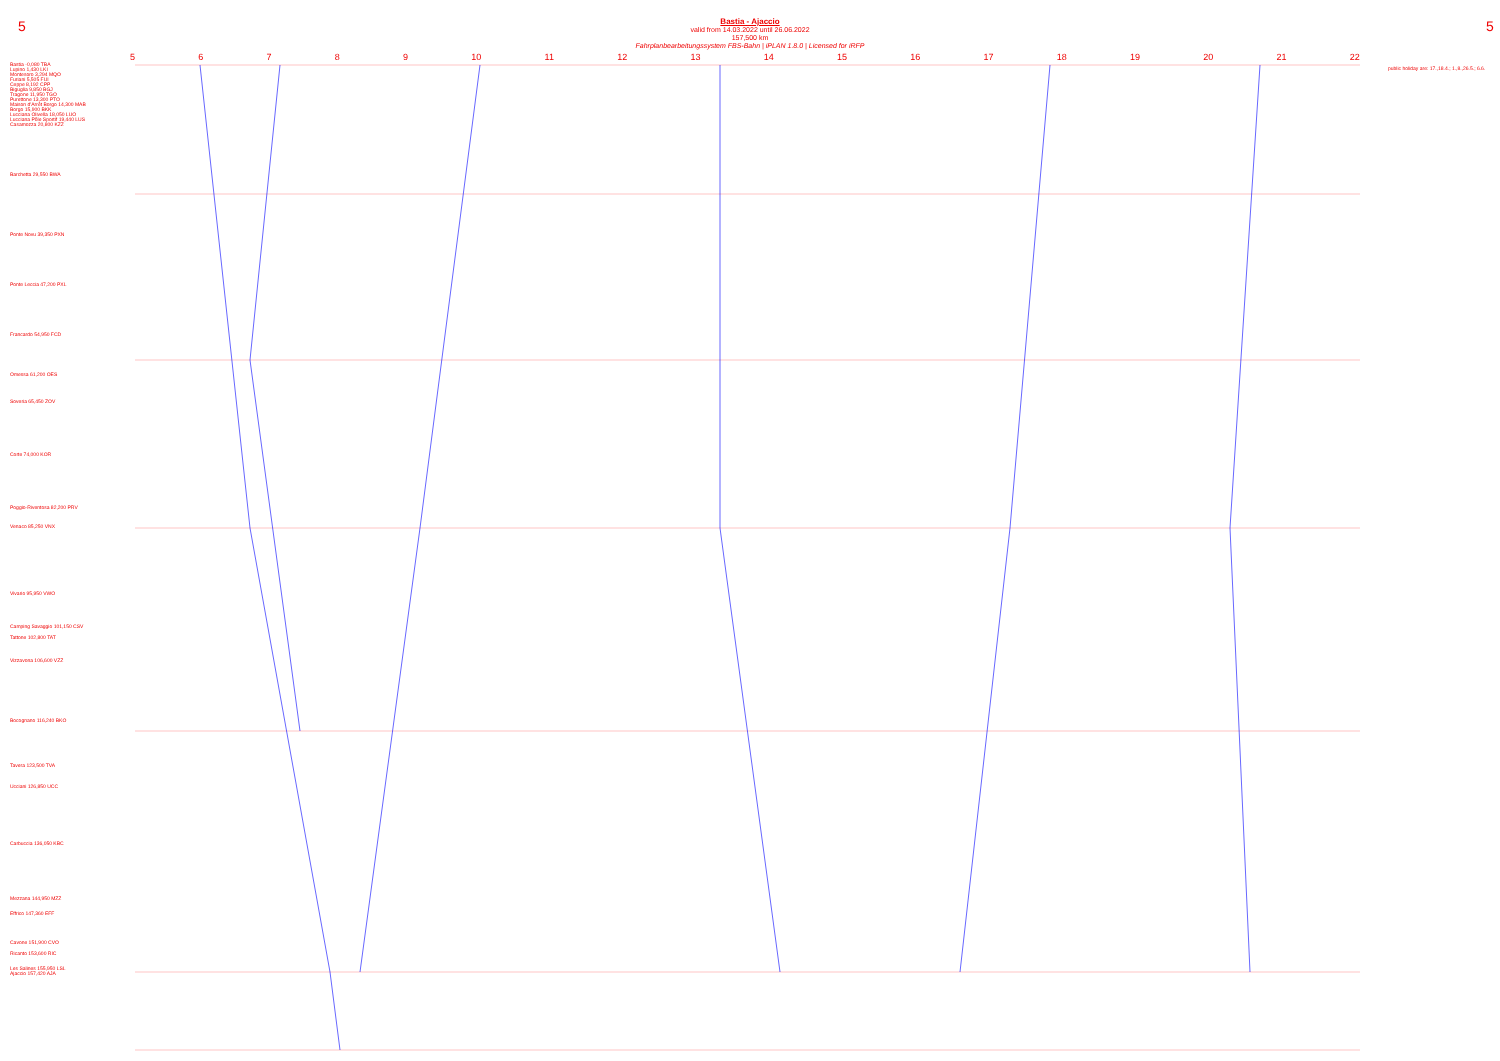5 5
Bastia - Ajaccio
valid from 14.03.2022 until 26.06.2022
157,500 km
Fahrplanbearbeitungssystem FBS-Bahn | iPLAN 1.8.0 | Licensed for iRFP
56789 10 11 12 13 14 15 16 17 18 19 20 21 22
public holiday are: 17.,18.4.; 1.,8.,26.5.; 6.6.
Bastia -0,080 TBA
Lupino 1,430 LKI
Montesoro 3,294 MQO
Furiani 5,505 FUI
Ceppe 8,192 CPP
Biguglia 9,850 BGJ
Tragone 11,950 TGO
Purettone 13,300 PTO
Maison d'Arrêt Borgo 14,300 MAB
Borgo 15,900 BKK
Lucciana Olivella 18,050 LUO
Lucciana Pôle Sportif 19,440 LUS
Casamozza 20,800 KZZ
Barchetta 29,550 BWA
Ponte Novu 39,350 PXN
Ponte Leccia 47,200 PXL
Francardo 54,950 FCD
Omessa 61,200 OES
Soveria 65,450 ZOV
Corte 74,000 KOR
Poggio-Riventosa 82,200 PRV
Venaco 85,250 VNX
Vivario 95,950 VWO
Camping Savaggio 101,150 CSV
Tattone 102,800 TAT
Vizzavona 106,600 VZZ
Bocognano 116,240 BKO
Tavera 123,500 TVA
Ucciani 126,850 UCC
Carbuccia 136,050 KBC
Mezzana 144,950 MZZ
Effrico 147,360 EFF
Cavone 151,900 CVO
Ricanto 153,600 RIC
Les Salines 155,950 LSL
Ajaccio 157,420 AJA